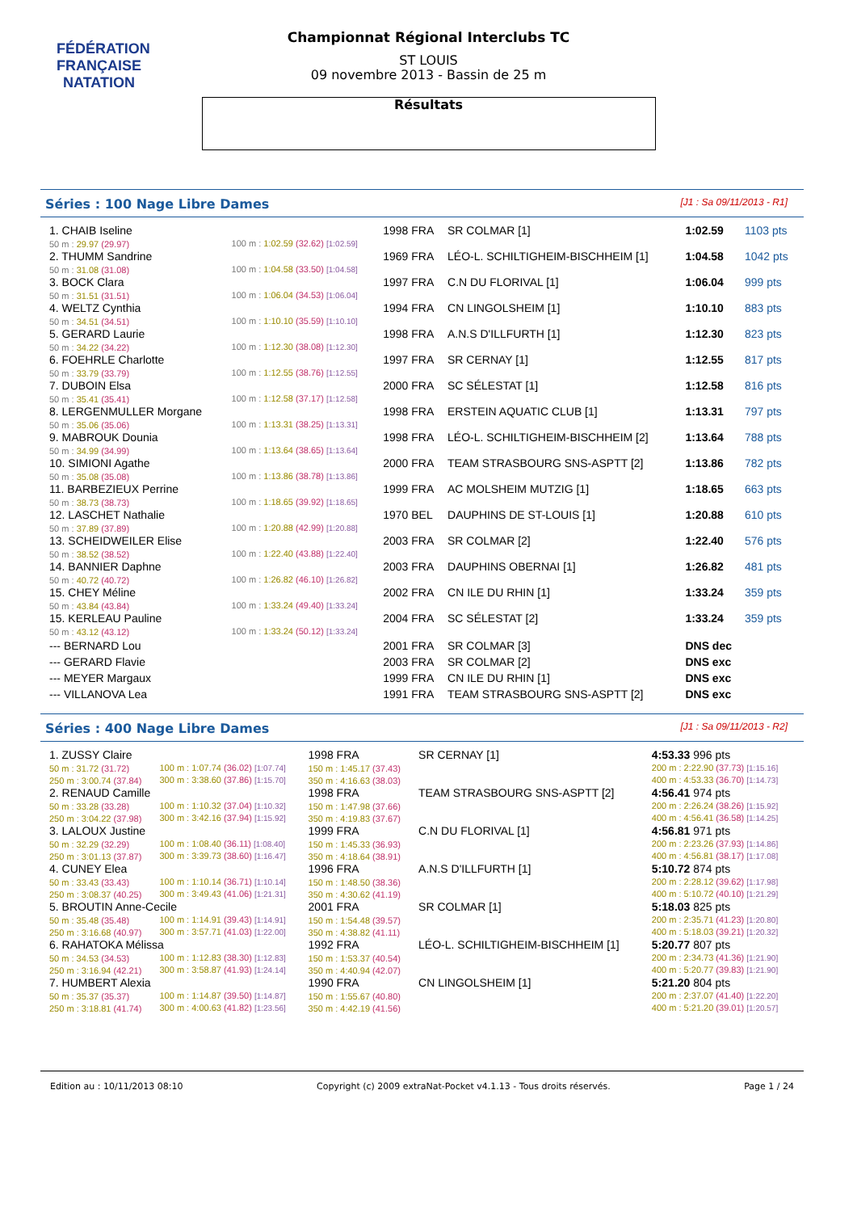FÉDÉRATION FRANÇAISE
NATATION
Championnat Régional Interclubs TC
ST LOUIS
09 novembre 2013 - Bassin de 25 m
Résultats
Séries : 100 Nage Libre Dames [J1 : Sa 09/11/2013 - R1]
| 1. CHAIB Iseline | | 1998 FRA | SR COLMAR [1] | 1:02.59 | 1103 pts |
| 50 m : 29.97 (29.97) | 100 m : 1:02.59 (32.62) [1:02.59] | | | | |
| 2. THUMM Sandrine | | 1969 FRA | LÉO-L. SCHILTIGHEIM-BISCHHEIM [1] | 1:04.58 | 1042 pts |
| 50 m : 31.08 (31.08) | 100 m : 1:04.58 (33.50) [1:04.58] | | | | |
| 3. BOCK Clara | | 1997 FRA | C.N DU FLORIVAL [1] | 1:06.04 | 999 pts |
| 50 m : 31.51 (31.51) | 100 m : 1:06.04 (34.53) [1:06.04] | | | | |
| 4. WELTZ Cynthia | | 1994 FRA | CN LINGOLSHEIM [1] | 1:10.10 | 883 pts |
| 50 m : 34.51 (34.51) | 100 m : 1:10.10 (35.59) [1:10.10] | | | | |
| 5. GERARD Laurie | | 1998 FRA | A.N.S D'ILLFURTH [1] | 1:12.30 | 823 pts |
| 50 m : 34.22 (34.22) | 100 m : 1:12.30 (38.08) [1:12.30] | | | | |
| 6. FOEHRLE Charlotte | | 1997 FRA | SR CERNAY [1] | 1:12.55 | 817 pts |
| 50 m : 33.79 (33.79) | 100 m : 1:12.55 (38.76) [1:12.55] | | | | |
| 7. DUBOIN Elsa | | 2000 FRA | SC SÉLESTAT [1] | 1:12.58 | 816 pts |
| 50 m : 35.41 (35.41) | 100 m : 1:12.58 (37.17) [1:12.58] | | | | |
| 8. LERGENMULLER Morgane | | 1998 FRA | ERSTEIN AQUATIC CLUB [1] | 1:13.31 | 797 pts |
| 50 m : 35.06 (35.06) | 100 m : 1:13.31 (38.25) [1:13.31] | | | | |
| 9. MABROUK Dounia | | 1998 FRA | LÉO-L. SCHILTIGHEIM-BISCHHEIM [2] | 1:13.64 | 788 pts |
| 50 m : 34.99 (34.99) | 100 m : 1:13.64 (38.65) [1:13.64] | | | | |
| 10. SIMIONI Agathe | | 2000 FRA | TEAM STRASBOURG SNS-ASPTT [2] | 1:13.86 | 782 pts |
| 50 m : 35.08 (35.08) | 100 m : 1:13.86 (38.78) [1:13.86] | | | | |
| 11. BARBEZIEUX Perrine | | 1999 FRA | AC MOLSHEIM MUTZIG [1] | 1:18.65 | 663 pts |
| 50 m : 38.73 (38.73) | 100 m : 1:18.65 (39.92) [1:18.65] | | | | |
| 12. LASCHET Nathalie | | 1970 BEL | DAUPHINS DE ST-LOUIS [1] | 1:20.88 | 610 pts |
| 50 m : 37.89 (37.89) | 100 m : 1:20.88 (42.99) [1:20.88] | | | | |
| 13. SCHEIDWEILER Elise | | 2003 FRA | SR COLMAR [2] | 1:22.40 | 576 pts |
| 50 m : 38.52 (38.52) | 100 m : 1:22.40 (43.88) [1:22.40] | | | | |
| 14. BANNIER Daphne | | 2003 FRA | DAUPHINS OBERNAI [1] | 1:26.82 | 481 pts |
| 50 m : 40.72 (40.72) | 100 m : 1:26.82 (46.10) [1:26.82] | | | | |
| 15. CHEY Méline | | 2002 FRA | CN ILE DU RHIN [1] | 1:33.24 | 359 pts |
| 50 m : 43.84 (43.84) | 100 m : 1:33.24 (49.40) [1:33.24] | | | | |
| 15. KERLEAU Pauline | | 2004 FRA | SC SÉLESTAT [2] | 1:33.24 | 359 pts |
| 50 m : 43.12 (43.12) | 100 m : 1:33.24 (50.12) [1:33.24] | | | | |
| --- BERNARD Lou | | 2001 FRA | SR COLMAR [3] | DNS dec | |
| --- GERARD Flavie | | 2003 FRA | SR COLMAR [2] | DNS exc | |
| --- MEYER Margaux | | 1999 FRA | CN ILE DU RHIN [1] | DNS exc | |
| --- VILLANOVA Lea | | 1991 FRA | TEAM STRASBOURG SNS-ASPTT [2] | DNS exc | |
Séries : 400 Nage Libre Dames [J1 : Sa 09/11/2013 - R2]
| 1. ZUSSY Claire | | 1998 FRA | SR CERNAY [1] | | 4:53.33 996 pts |
| 50 m : 31.72 (31.72) | 100 m : 1:07.74 (36.02) [1:07.74] | 150 m : 1:45.17 (37.43) | | | 200 m : 2:22.90 (37.73) [1:15.16] |
| 250 m : 3:00.74 (37.84) | 300 m : 3:38.60 (37.86) [1:15.70] | 350 m : 4:16.63 (38.03) | | | 400 m : 4:53.33 (36.70) [1:14.73] |
| 2. RENAUD Camille | | 1998 FRA | TEAM STRASBOURG SNS-ASPTT [2] | | 4:56.41 974 pts |
| 50 m : 33.28 (33.28) | 100 m : 1:10.32 (37.04) [1:10.32] | 150 m : 1:47.98 (37.66) | | | 200 m : 2:26.24 (38.26) [1:15.92] |
| 250 m : 3:04.22 (37.98) | 300 m : 3:42.16 (37.94) [1:15.92] | 350 m : 4:19.83 (37.67) | | | 400 m : 4:56.41 (36.58) [1:14.25] |
| 3. LALOUX Justine | | 1999 FRA | C.N DU FLORIVAL [1] | | 4:56.81 971 pts |
| 50 m : 32.29 (32.29) | 100 m : 1:08.40 (36.11) [1:08.40] | 150 m : 1:45.33 (36.93) | | | 200 m : 2:23.26 (37.93) [1:14.86] |
| 250 m : 3:01.13 (37.87) | 300 m : 3:39.73 (38.60) [1:16.47] | 350 m : 4:18.64 (38.91) | | | 400 m : 4:56.81 (38.17) [1:17.08] |
| 4. CUNEY Elea | | 1996 FRA | A.N.S D'ILLFURTH [1] | | 5:10.72 874 pts |
| 50 m : 33.43 (33.43) | 100 m : 1:10.14 (36.71) [1:10.14] | 150 m : 1:48.50 (38.36) | | | 200 m : 2:28.12 (39.62) [1:17.98] |
| 250 m : 3:08.37 (40.25) | 300 m : 3:49.43 (41.06) [1:21.31] | 350 m : 4:30.62 (41.19) | | | 400 m : 5:10.72 (40.10) [1:21.29] |
| 5. BROUTIN Anne-Cecile | | 2001 FRA | SR COLMAR [1] | | 5:18.03 825 pts |
| 50 m : 35.48 (35.48) | 100 m : 1:14.91 (39.43) [1:14.91] | 150 m : 1:54.48 (39.57) | | | 200 m : 2:35.71 (41.23) [1:20.80] |
| 250 m : 3:16.68 (40.97) | 300 m : 3:57.71 (41.03) [1:22.00] | 350 m : 4:38.82 (41.11) | | | 400 m : 5:18.03 (39.21) [1:20.32] |
| 6. RAHATOKA Mélissa | | 1992 FRA | LÉO-L. SCHILTIGHEIM-BISCHHEIM [1] | | 5:20.77 807 pts |
| 50 m : 34.53 (34.53) | 100 m : 1:12.83 (38.30) [1:12.83] | 150 m : 1:53.37 (40.54) | | | 200 m : 2:34.73 (41.36) [1:21.90] |
| 250 m : 3:16.94 (42.21) | 300 m : 3:58.87 (41.93) [1:24.14] | 350 m : 4:40.94 (42.07) | | | 400 m : 5:20.77 (39.83) [1:21.90] |
| 7. HUMBERT Alexia | | 1990 FRA | CN LINGOLSHEIM [1] | | 5:21.20 804 pts |
| 50 m : 35.37 (35.37) | 100 m : 1:14.87 (39.50) [1:14.87] | 150 m : 1:55.67 (40.80) | | | 200 m : 2:37.07 (41.40) [1:22.20] |
| 250 m : 3:18.81 (41.74) | 300 m : 4:00.63 (41.82) [1:23.56] | 350 m : 4:42.19 (41.56) | | | 400 m : 5:21.20 (39.01) [1:20.57] |
Edition au : 10/11/2013 08:10 Copyright (c) 2009 extraNat-Pocket v4.1.13 - Tous droits réservés. Page 1 / 24